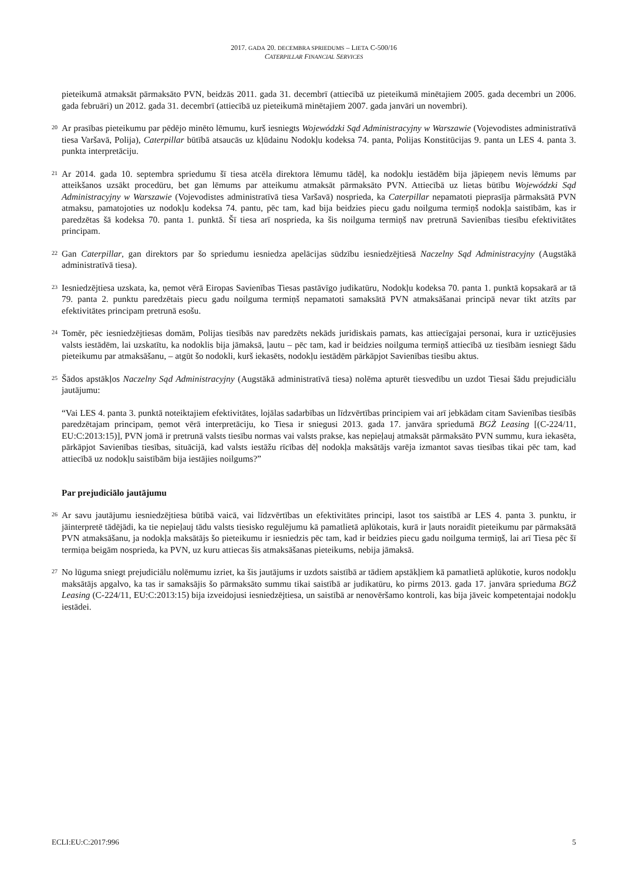2017. GADA 20. DECEMBRA SPRIEDUMS – LIETA C-500/16
CATERPILLAR FINANCIAL SERVICES
pieteikumā atmaksāt pārmaksāto PVN, beidzās 2011. gada 31. decembrī (attiecībā uz pieteikumā minētajiem 2005. gada decembri un 2006. gada februāri) un 2012. gada 31. decembrī (attiecībā uz pieteikumā minētajiem 2007. gada janvāri un novembri).
20
Ar prasības pieteikumu par pēdējo minēto lēmumu, kurš iesniegts Wojewódzki Sąd Administracyjny w Warszawie (Vojevodistes administratīvā tiesa Varšavā, Polija), Caterpillar būtībā atsaucās uz kļūdainu Nodokļu kodeksa 74. panta, Polijas Konstitūcijas 9. panta un LES 4. panta 3. punkta interpretāciju.
21
Ar 2014. gada 10. septembra spriedumu šī tiesa atcēla direktora lēmumu tādēļ, ka nodokļu iestādēm bija jāpieņem nevis lēmums par atteikšanos uzsākt procedūru, bet gan lēmums par atteikumu atmaksāt pārmaksāto PVN. Attiecībā uz lietas būtību Wojewódzki Sąd Administracyjny w Warszawie (Vojevodistes administratīvā tiesa Varšavā) nosprieda, ka Caterpillar nepamatoti pieprasīja pārmaksātā PVN atmaksu, pamatojoties uz nodokļu kodeksa 74. pantu, pēc tam, kad bija beidzies piecu gadu noilguma termiņš nodokļa saistībām, kas ir paredzētas šā kodeksa 70. panta 1. punktā. Šī tiesa arī nosprieda, ka šis noilguma termiņš nav pretrunā Savienības tiesību efektivitātes principam.
22
Gan Caterpillar, gan direktors par šo spriedumu iesniedza apelācijas sūdzību iesniedzējtiesā Naczelny Sąd Administracyjny (Augstākā administratīvā tiesa).
23
Iesniedzējtiesa uzskata, ka, ņemot vērā Eiropas Savienības Tiesas pastāvīgo judikatūru, Nodokļu kodeksa 70. panta 1. punktā kopsakarā ar tā 79. panta 2. punktu paredzētais piecu gadu noilguma termiņš nepamatoti samaksātā PVN atmaksāšanai principā nevar tikt atzīts par efektivitātes principam pretrunā esošu.
24
Tomēr, pēc iesniedzējtiesas domām, Polijas tiesībās nav paredzēts nekāds juridiskais pamats, kas attiecīgajai personai, kura ir uzticējusies valsts iestādēm, lai uzskatītu, ka nodoklis bija jāmaksā, ļautu – pēc tam, kad ir beidzies noilguma termiņš attiecībā uz tiesībām iesniegt šādu pieteikumu par atmaksāšanu, – atgūt šo nodokli, kurš iekasēts, nodokļu iestādēm pārkāpjot Savienības tiesību aktus.
25
Šādos apstākļos Naczelny Sąd Administracyjny (Augstākā administratīvā tiesa) nolēma apturēt tiesvedību un uzdot Tiesai šādu prejudiciālu jautājumu:
“Vai LES 4. panta 3. punktā noteiktajiem efektivitātes, lojālas sadarbības un līdzvērtības principiem vai arī jebkādam citam Savienības tiesībās paredzētajam principam, ņemot vērā interpretāciju, ko Tiesa ir sniegusi 2013. gada 17. janvāra spriedumā BGŻ Leasing [(C-224/11, EU:C:2013:15)], PVN jomā ir pretrunā valsts tiesību normas vai valsts prakse, kas nepieļauj atmaksāt pārmaksāto PVN summu, kura iekasēta, pārkāpjot Savienības tiesības, situācijā, kad valsts iestāžu rīcības dēļ nodokļa maksātājs varēja izmantot savas tiesības tikai pēc tam, kad attiecībā uz nodokļu saistībām bija iestājies noilgums?”
Par prejudiciālo jautājumu
26
Ar savu jautājumu iesniedzējtiesa būtībā vaicā, vai līdzvērtības un efektivitātes principi, lasot tos saistībā ar LES 4. panta 3. punktu, ir jāinterpretē tādējādi, ka tie nepieļauj tādu valsts tiesisko regulējumu kā pamatlietā aplūkotais, kurā ir ļauts noraidīt pieteikumu par pārmaksātā PVN atmaksāšanu, ja nodokļa maksātājs šo pieteikumu ir iesniedzis pēc tam, kad ir beidzies piecu gadu noilguma termiņš, lai arī Tiesa pēc šī termiņa beigām nosprieda, ka PVN, uz kuru attiecas šis atmaksāšanas pieteikums, nebija jāmaksā.
27
No lūguma sniegt prejudiciālu nolēmumu izriet, ka šis jautājums ir uzdots saistībā ar tādiem apstākļiem kā pamatlietā aplūkotie, kuros nodokļu maksātājs apgalvo, ka tas ir samaksājis šo pārmaksāto summu tikai saistībā ar judikatūru, ko pirms 2013. gada 17. janvāra sprieduma BGŻ Leasing (C-224/11, EU:C:2013:15) bija izveidojusi iesniedzējtiesa, un saistībā ar nenovēršamo kontroli, kas bija jāveic kompetentajai nodokļu iestādei.
ECLI:EU:C:2017:996 5